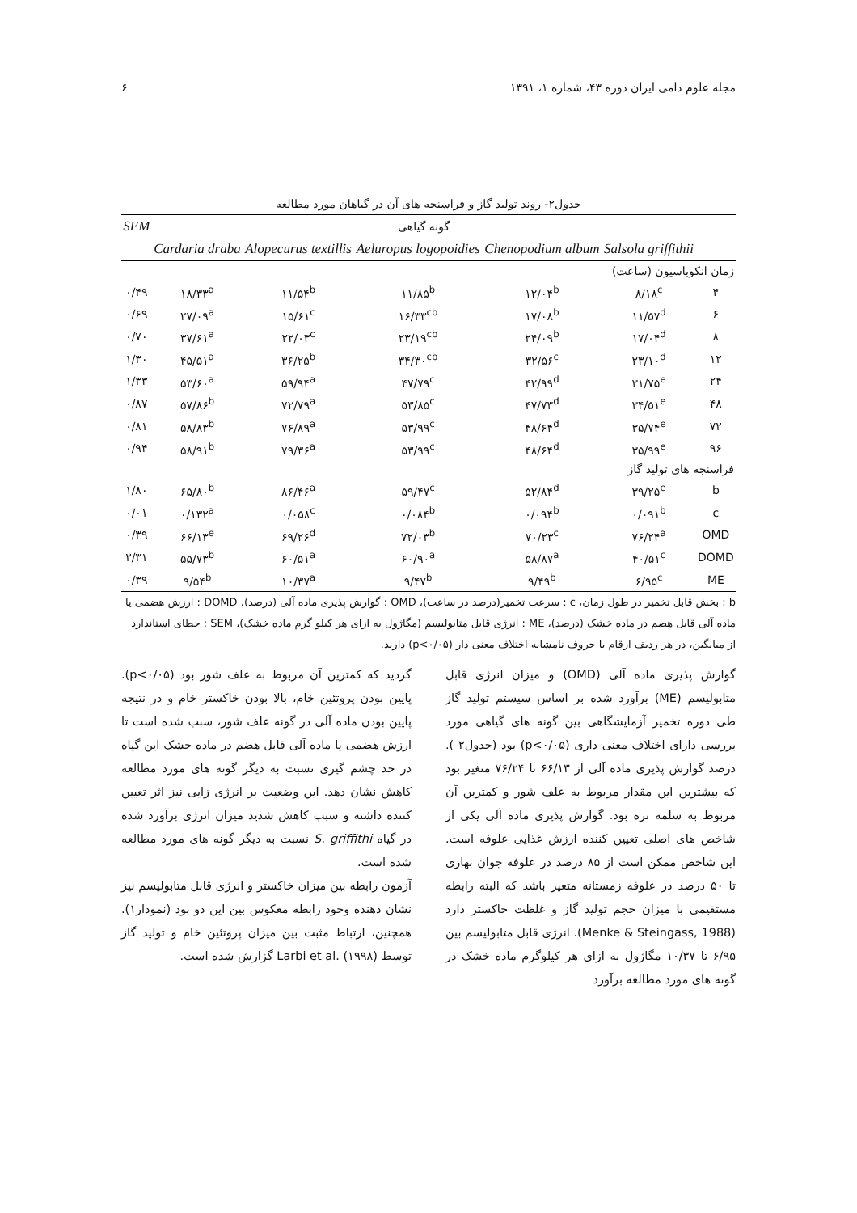مجله علوم دامی ایران دوره ۴۳، شماره ۱، ۱۳۹۱ ۶
جدول۲- روند تولید گاز و فراسنجه های آن در گیاهان مورد مطالعه
| | گونه گیاهی | | | | | SEM |
| --- | --- | --- | --- | --- | --- | --- |
| | Salsola griffithii | Chenopodium album | Aeluropus logopoidies | Alopecurus textillis | Cardaria draba | |
| زمان انکوباسیون (ساعت) | | | | | | |
| ۴ | ۸/۱۸<sup>c</sup> | ۱۲/۰۴<sup>b</sup> | ۱۱/۸۵<sup>b</sup> | ۱۱/۵۴<sup>b</sup> | ۱۸/۳۳<sup>a</sup> | ۰/۴۹ |
| ۶ | ۱۱/۵۷<sup>d</sup> | ۱۷/۰۸<sup>b</sup> | ۱۶/۳۳<sup>cb</sup> | ۱۵/۶۱<sup>c</sup> | ۲۷/۰۹<sup>a</sup> | ۰/۶۹ |
| ۸ | ۱۷/۰۴<sup>d</sup> | ۲۴/۰۹<sup>b</sup> | ۲۳/۱۹<sup>cb</sup> | ۲۲/۰۳<sup>c</sup> | ۳۷/۶۱<sup>a</sup> | ۰/۷۰ |
| ۱۲ | ۲۳/۱۰<sup>d</sup> | ۳۲/۵۶<sup>c</sup> | ۳۴/۳۰<sup>cb</sup> | ۳۶/۲۵<sup>b</sup> | ۴۵/۵۱<sup>a</sup> | ۱/۳۰ |
| ۲۴ | ۳۱/۷۵<sup>e</sup> | ۴۲/۹۹<sup>d</sup> | ۴۷/۷۹<sup>c</sup> | ۵۹/۹۴<sup>a</sup> | ۵۳/۶۰<sup>a</sup> | ۱/۳۳ |
| ۴۸ | ۳۴/۵۱<sup>e</sup> | ۴۷/۷۳<sup>d</sup> | ۵۳/۸۵<sup>c</sup> | ۷۲/۷۹<sup>a</sup> | ۵۷/۸۶<sup>b</sup> | ۰/۸۷ |
| ۷۲ | ۳۵/۷۴<sup>e</sup> | ۴۸/۶۴<sup>d</sup> | ۵۳/۹۹<sup>c</sup> | ۷۶/۸۹<sup>a</sup> | ۵۸/۸۳<sup>b</sup> | ۰/۸۱ |
| ۹۶ | ۳۵/۹۹<sup>e</sup> | ۴۸/۶۴<sup>d</sup> | ۵۳/۹۹<sup>c</sup> | ۷۹/۳۶<sup>a</sup> | ۵۸/۹۱<sup>b</sup> | ۰/۹۴ |
| فراسنجه های تولید گاز | | | | | | |
| b | ۳۹/۲۵<sup>e</sup> | ۵۲/۸۴<sup>d</sup> | ۵۹/۴۷<sup>c</sup> | ۸۶/۴۶<sup>a</sup> | ۶۵/۸۰<sup>b</sup> | ۱/۸۰ |
| c | ۰/۰۹۱<sup>b</sup> | ۰/۰۹۴<sup>b</sup> | ۰/۰۸۴<sup>b</sup> | ۰/۰۵۸<sup>c</sup> | ۰/۱۳۲<sup>a</sup> | ۰/۰۱ |
| OMD | ۷۶/۲۴<sup>a</sup> | ۷۰/۲۳<sup>c</sup> | ۷۲/۰۳<sup>b</sup> | ۶۹/۲۶<sup>d</sup> | ۶۶/۱۳<sup>e</sup> | ۰/۳۹ |
| DOMD | ۴۰/۵۱<sup>c</sup> | ۵۸/۸۷<sup>a</sup> | ۶۰/۹۰<sup>a</sup> | ۶۰/۵۱<sup>a</sup> | ۵۵/۷۳<sup>b</sup> | ۲/۳۱ |
| ME | ۶/۹۵<sup>c</sup> | ۹/۴۹<sup>b</sup> | ۹/۴۷<sup>b</sup> | ۱۰/۳۷<sup>a</sup> | ۹/۵۴<sup>b</sup> | ۰/۳۹ |
b : بخش قابل تخمیر در طول زمان، c : سرعت تخمیر(درصد در ساعت)، OMD : گوارش پذیری ماده آلی (درصد)، DOMD : ارزش هضمی یا ماده آلی قابل هضم در ماده خشک (درصد)، ME : انرژی قابل متابولیسم (مگاژول به ازای هر کیلو گرم ماده خشک)، SEM : حطای استاندارد از میانگین، در هر ردیف ارقام با حروف نامشابه اختلاف معنی دار (p<۰/۰۵) دارند.
گوارش پذیری ماده آلی (OMD) و میزان انرژی قابل متابولیسم (ME) برآورد شده بر اساس سیستم تولید گاز طی دوره تخمیر آزمایشگاهی بین گونه های گیاهی مورد بررسی دارای اختلاف معنی داری (p<۰/۰۵) بود (جدول۲ ). درصد گوارش پذیری ماده آلی از ۶۶/۱۳ تا ۷۶/۲۴ متغیر بود که بیشترین این مقدار مربوط به علف شور و کمترین آن مربوط به سلمه تره بود. گوارش پذیری ماده آلی یکی از شاخص های اصلی تعیین کننده ارزش غذایی علوفه است. این شاخص ممکن است از ۸۵ درصد در علوفه جوان بهاری تا ۵۰ درصد در علوفه زمستانه متغیر باشد که البته رابطه مستقیمی با میزان حجم تولید گاز و غلظت خاکستر دارد (Menke & Steingass, 1988). انرژی قابل متابولیسم بین ۶/۹۵ تا ۱۰/۳۷ مگاژول به ازای هر کیلوگرم ماده خشک در گونه های مورد مطالعه برآورد
گردید که کمترین آن مربوط به علف شور بود (p<۰/۰۵). پایین بودن پروتئین خام، بالا بودن خاکستر خام و در نتیجه پایین بودن ماده آلی در گونه علف شور، سبب شده است تا ارزش هضمی یا ماده آلی قابل هضم در ماده خشک این گیاه در حد چشم گیری نسبت به دیگر گونه های مورد مطالعه کاهش نشان دهد. این وضعیت بر انرژی زایی نیز اثر تعیین کننده داشته و سبب کاهش شدید میزان انرژی برآورد شده در گیاه S. griffithi نسبت به دیگر گونه های مورد مطالعه شده است.
آزمون رابطه بین میزان خاکستر و انرژی قابل متابولیسم نیز نشان دهنده وجود رابطه معکوس بین این دو بود (نمودار۱). همچنین، ارتباط مثبت بین میزان پروتئین خام و تولید گاز توسط Larbi et al. (۱۹۹۸) گزارش شده است.